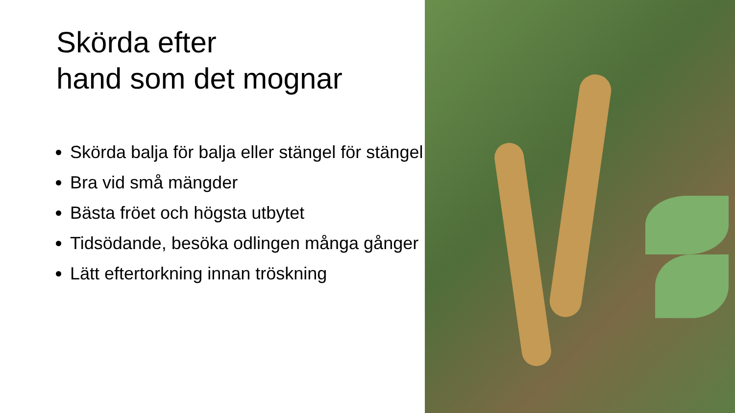Skörda efter
hand som det mognar
Skörda balja för balja eller stängel för stängel
Bra vid små mängder
Bästa fröet och högsta utbytet
Tidsödande, besöka odlingen många gånger
Lätt eftertorkning innan tröskning